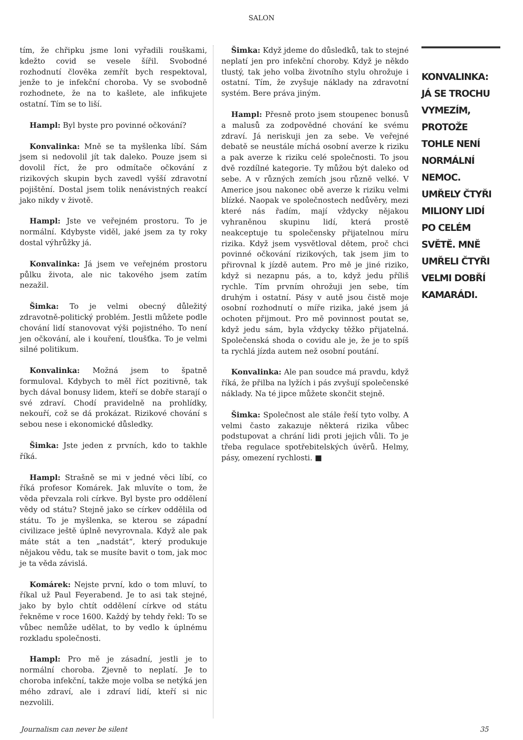SALON
tím, že chřipku jsme loni vyřadili rouškami, kdežto covid se vesele šířil. Svobodné rozhodnutí člověka zemřít bych respektoval, jenže to je infekční choroba. Vy se svobodně rozhodnete, že na to kašlete, ale infikujete ostatní. Tím se to liší.
Hampl: Byl byste pro povinné očkování?
Konvalinka: Mně se ta myšlenka líbí. Sám jsem si nedovolil jít tak daleko. Pouze jsem si dovolil říct, že pro odmítače očkování z rizikových skupin bych zavedl vyšší zdravotní pojištění. Dostal jsem tolik nenávistných reakcí jako nikdy v životě.
Hampl: Jste ve veřejném prostoru. To je normální. Kdybyste viděl, jaké jsem za ty roky dostal výhrůžky já.
Konvalinka: Já jsem ve veřejném prostoru půlku života, ale nic takového jsem zatím nezažil.
Šimka: To je velmi obecný důležitý zdravotně-politický problém. Jestli můžete podle chování lidí stanovovat výši pojistného. To není jen očkování, ale i kouření, tloušťka. To je velmi silné politikum.
Konvalinka: Možná jsem to špatně formuloval. Kdybych to měl říct pozitivně, tak bych dával bonusy lidem, kteří se dobře starají o své zdraví. Chodí pravidelně na prohlídky, nekouří, což se dá prokázat. Rizikové chování s sebou nese i ekonomické důsledky.
Šimka: Jste jeden z prvních, kdo to takhle říká.
Hampl: Strašně se mi v jedné věci líbí, co říká profesor Komárek. Jak mluvíte o tom, že věda převzala roli církve. Byl byste pro oddělení vědy od státu? Stejně jako se církev oddělila od státu. To je myšlenka, se kterou se západní civilizace ještě úplně nevyrovnala. Když ale pak máte stát a ten „nadstát“, který produkuje nějakou vědu, tak se musíte bavit o tom, jak moc je ta věda závislá.
Komárek: Nejste první, kdo o tom mluví, to říkal už Paul Feyerabend. Je to asi tak stejné, jako by bylo chtít oddělení církve od státu řekněme v roce 1600. Každý by tehdy řekl: To se vůbec nemůže udělat, to by vedlo k úplnému rozkladu společnosti.
Hampl: Pro mě je zásadní, jestli je to normální choroba. Zjevně to neplatí. Je to choroba infekční, takže moje volba se netýká jen mého zdraví, ale i zdraví lidí, kteří si nic nezvolili.
Šimka: Když jdeme do důsledků, tak to stejné neplatí jen pro infekční choroby. Když je někdo tlustý, tak jeho volba životního stylu ohrožuje i ostatní. Tím, že zvyšuje náklady na zdravotní systém. Bere práva jiným.
Hampl: Přesně proto jsem stoupenec bonusů a malusů za zodpovědné chování ke svému zdraví. Já neriskuji jen za sebe. Ve veřejné debatě se neustále míchá osobní averze k riziku a pak averze k riziku celé společnosti. To jsou dvě rozdílné kategorie. Ty můžou být daleko od sebe. A v různých zemích jsou různě velké. V Americe jsou nakonec obě averze k riziku velmi blízké. Naopak ve společnostech nedůvěry, mezi které nás řadím, mají vždycky nějakou vyhraněnou skupinu lidí, která prostě neakceptuje tu společensky přijatelnou míru rizika. Když jsem vysvětloval dětem, proč chci povinné očkování rizikových, tak jsem jim to přirovnal k jízdě autem. Pro mě je jiné riziko, když si nezapnu pás, a to, když jedu příliš rychle. Tím prvním ohrožuji jen sebe, tím druhým i ostatní. Pásy v autě jsou čistě moje osobní rozhodnutí o míře rizika, jaké jsem já ochoten přijmout. Pro mě povinnost poutat se, když jedu sám, byla vždycky těžko přijatelná. Společenská shoda o covidu ale je, že je to spíš ta rychlá jízda autem než osobní poutání.
Konvalinka: Ale pan soudce má pravdu, když říká, že přilba na lyžích i pás zvyšují společenské náklady. Na té jipce můžete skončit stejně.
Šimka: Společnost ale stále řeší tyto volby. A velmi často zakazuje některá rizika vůbec podstupovat a chrání lidi proti jejich vůli. To je třeba regulace spotřebitelských úvěrů. Helmy, pásy, omezení rychlosti. ■
KONVALINKA: JÁ SE TROCHU VYMEZÍM, PROTOŽE TOHLE NENÍ NORMÁLNÍ NEMOC. UMŘELY ČTYŘI MILIONY LIDÍ PO CELÉM SVĚTĚ. MNĚ UMŘELI ČTYŘI VELMI DOBŘÍ KAMARÁDI.
Journalism can never be silent 35